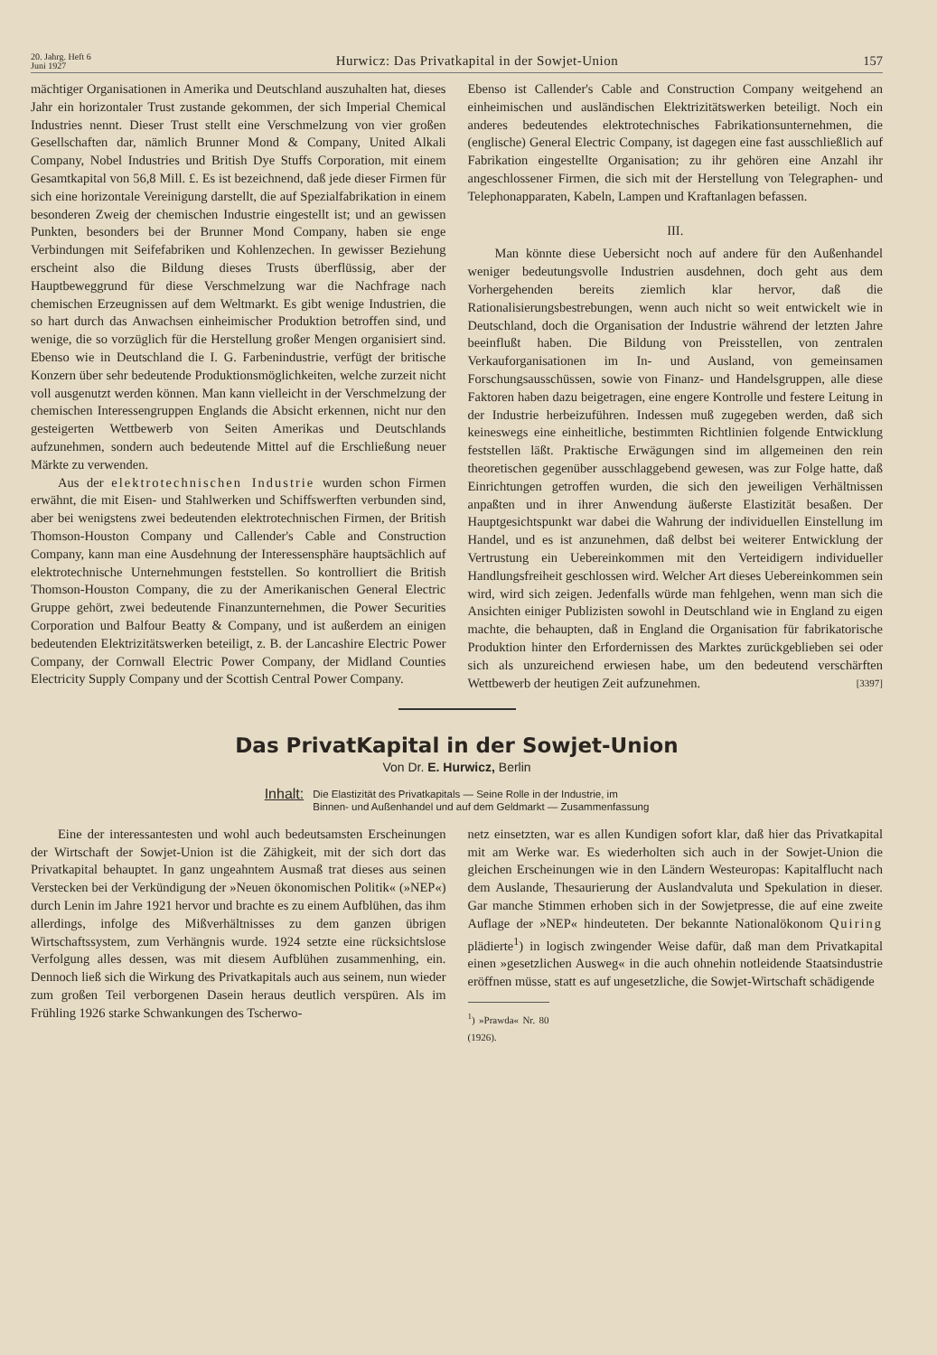20. Jahrg. Heft 6
Juni 1927
Hurwicz: Das Privatkapital in der Sowjet-Union
157
mächtiger Organisationen in Amerika und Deutschland auszuhalten hat, dieses Jahr ein horizontaler Trust zustande gekommen, der sich Imperial Chemical Industries nennt. Dieser Trust stellt eine Verschmelzung von vier großen Gesellschaften dar, nämlich Brunner Mond & Company, United Alkali Company, Nobel Industries und British Dye Stuffs Corporation, mit einem Gesamtkapital von 56,8 Mill. £. Es ist bezeichnend, daß jede dieser Firmen für sich eine horizontale Vereinigung darstellt, die auf Spezialfabrikation in einem besonderen Zweig der chemischen Industrie eingestellt ist; und an gewissen Punkten, besonders bei der Brunner Mond Company, haben sie enge Verbindungen mit Seifefabriken und Kohlenzechen. In gewisser Beziehung erscheint also die Bildung dieses Trusts überflüssig, aber der Hauptbeweggrund für diese Verschmelzung war die Nachfrage nach chemischen Erzeugnissen auf dem Weltmarkt. Es gibt wenige Industrien, die so hart durch das Anwachsen einheimischer Produktion betroffen sind, und wenige, die so vorzüglich für die Herstellung großer Mengen organisiert sind. Ebenso wie in Deutschland die I. G. Farbenindustrie, verfügt der britische Konzern über sehr bedeutende Produktionsmöglichkeiten, welche zurzeit nicht voll ausgenutzt werden können. Man kann vielleicht in der Verschmelzung der chemischen Interessengruppen Englands die Absicht erkennen, nicht nur den gesteigerten Wettbewerb von Seiten Amerikas und Deutschlands aufzunehmen, sondern auch bedeutende Mittel auf die Erschließung neuer Märkte zu verwenden.
Aus der elektrotechnischen Industrie wurden schon Firmen erwähnt, die mit Eisen- und Stahlwerken und Schiffswerften verbunden sind, aber bei wenigstens zwei bedeutenden elektrotechnischen Firmen, der British Thomson-Houston Company und Callender's Cable and Construction Company, kann man eine Ausdehnung der Interessensphäre hauptsächlich auf elektrotechnische Unternehmungen feststellen. So kontrolliert die British Thomson-Houston Company, die zu der Amerikanischen General Electric Gruppe gehört, zwei bedeutende Finanzunternehmen, die Power Securities Corporation und Balfour Beatty & Company, und ist außerdem an einigen bedeutenden Elektrizitätswerken beteiligt, z. B. der Lancashire Electric Power Company, der Cornwall Electric Power Company, der Midland Counties Electricity Supply Company und der Scottish Central Power Company.
Ebenso ist Callender's Cable and Construction Company weitgehend an einheimischen und ausländischen Elektrizitätswerken beteiligt. Noch ein anderes bedeutendes elektrotechnisches Fabrikationsunternehmen, die (englische) General Electric Company, ist dagegen eine fast ausschließlich auf Fabrikation eingestellte Organisation; zu ihr gehören eine Anzahl ihr angeschlossener Firmen, die sich mit der Herstellung von Telegraphen- und Telephonapparaten, Kabeln, Lampen und Kraftanlagen befassen.
III.
Man könnte diese Uebersicht noch auf andere für den Außenhandel weniger bedeutungsvolle Industrien ausdehnen, doch geht aus dem Vorhergehenden bereits ziemlich klar hervor, daß die Rationalisierungsbestrebungen, wenn auch nicht so weit entwickelt wie in Deutschland, doch die Organisation der Industrie während der letzten Jahre beeinflußt haben. Die Bildung von Preisstellen, von zentralen Verkauforganisationen im In- und Ausland, von gemeinsamen Forschungsausschüssen, sowie von Finanz- und Handelsgruppen, alle diese Faktoren haben dazu beigetragen, eine engere Kontrolle und festere Leitung in der Industrie herbeizuführen. Indessen muß zugegeben werden, daß sich keineswegs eine einheitliche, bestimmten Richtlinien folgende Entwicklung feststellen läßt. Praktische Erwägungen sind im allgemeinen den rein theoretischen gegenüber ausschlaggebend gewesen, was zur Folge hatte, daß Einrichtungen getroffen wurden, die sich den jeweiligen Verhältnissen anpaßten und in ihrer Anwendung äußerste Elastizität besaßen. Der Hauptgesichtspunkt war dabei die Wahrung der individuellen Einstellung im Handel, und es ist anzunehmen, daß delbst bei weiterer Entwicklung der Vertrustung ein Uebereinkommen mit den Verteidigern individueller Handlungsfreiheit geschlossen wird. Welcher Art dieses Uebereinkommen sein wird, wird sich zeigen. Jedenfalls würde man fehlgehen, wenn man sich die Ansichten einiger Publizisten sowohl in Deutschland wie in England zu eigen machte, die behaupten, daß in England die Organisation für fabrikatorische Produktion hinter den Erfordernissen des Marktes zurückgeblieben sei oder sich als unzureichend erwiesen habe, um den bedeutend verschärften Wettbewerb der heutigen Zeit aufzunehmen. [3397]
Das PrivatKapital in der Sowjet-Union
Von Dr. E. Hurwicz, Berlin
Inhalt:
Die Elastizität des Privatkapitals — Seine Rolle in der Industrie, im
Binnen- und Außenhandel und auf dem Geldmarkt — Zusammenfassung
Eine der interessantesten und wohl auch bedeutsamsten Erscheinungen der Wirtschaft der Sowjet-Union ist die Zähigkeit, mit der sich dort das Privatkapital behauptet. In ganz ungeahntem Ausmaß trat dieses aus seinen Verstecken bei der Verkündigung der »Neuen ökonomischen Politik« (»NEP«) durch Lenin im Jahre 1921 hervor und brachte es zu einem Aufblühen, das ihm allerdings, infolge des Mißverhältnisses zu dem ganzen übrigen Wirtschaftssystem, zum Verhängnis wurde. 1924 setzte eine rücksichtslose Verfolgung alles dessen, was mit diesem Aufblühen zusammenhing, ein. Dennoch ließ sich die Wirkung des Privatkapitals auch aus seinem, nun wieder zum großen Teil verborgenen Dasein heraus deutlich verspüren. Als im Frühling 1926 starke Schwankungen des Tscherwo-
netz einsetzten, war es allen Kundigen sofort klar, daß hier das Privatkapital mit am Werke war. Es wiederholten sich auch in der Sowjet-Union die gleichen Erscheinungen wie in den Ländern Westeuropas: Kapitalflucht nach dem Auslande, Thesaurierung der Auslandvaluta und Spekulation in dieser. Gar manche Stimmen erhoben sich in der Sowjetpresse, die auf eine zweite Auflage der »NEP« hindeuteten. Der bekannte Nationalökonom Quiring plädierte<sup>1</sup>) in logisch zwingender Weise dafür, daß man dem Privatkapital einen »gesetzlichen Ausweg« in die auch ohnehin notleidende Staatsindustrie eröffnen müsse, statt es auf ungesetzliche, die Sowjet-Wirtschaft schädigende
<sup>1</sup>) »Prawda« Nr. 80 (1926).